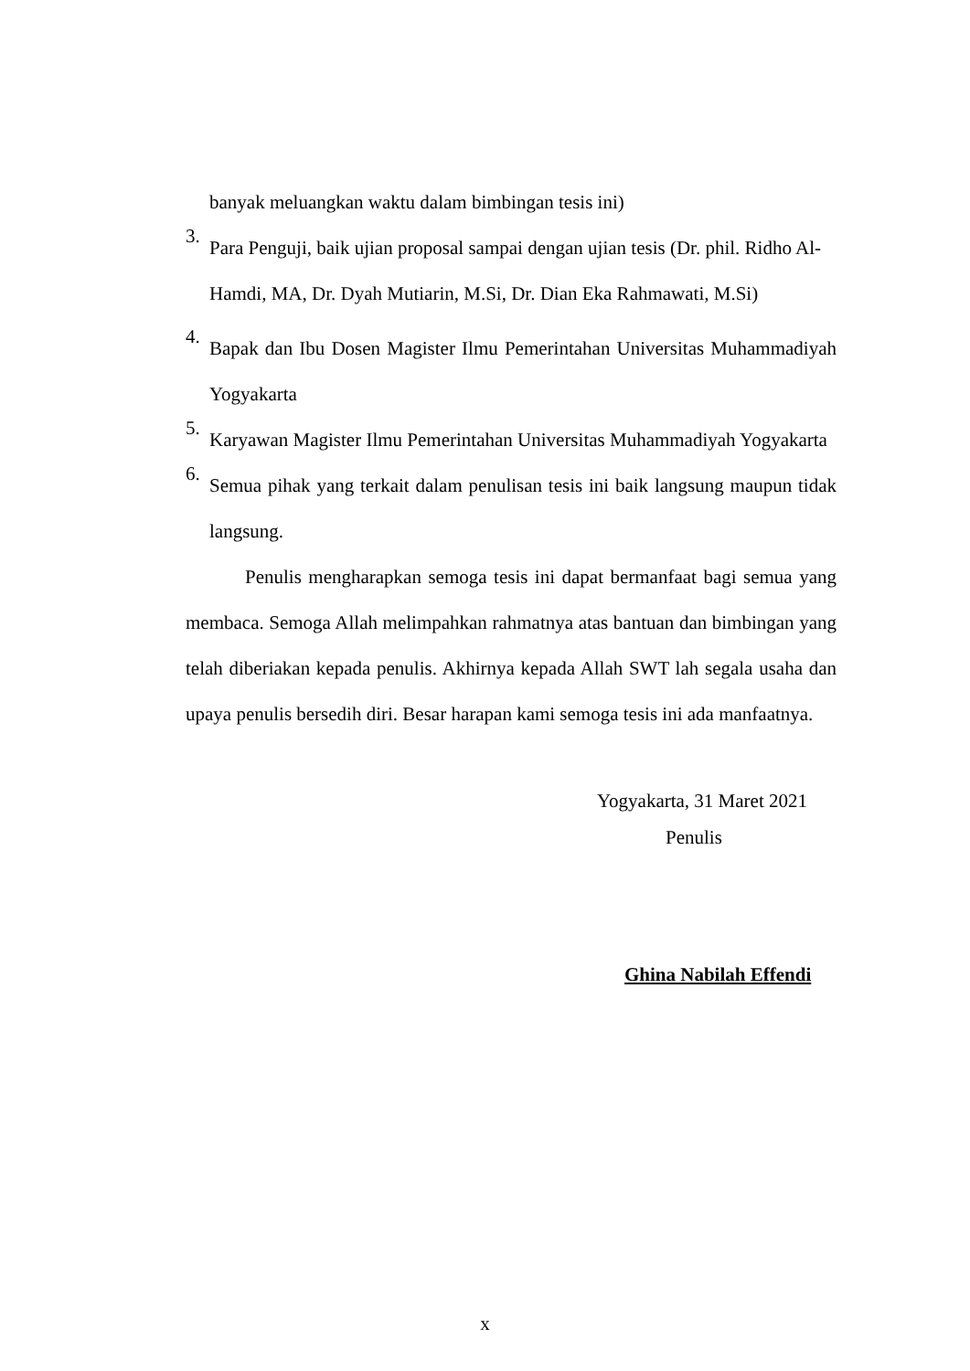banyak meluangkan waktu dalam bimbingan tesis ini)
3.
Para Penguji, baik ujian proposal sampai dengan ujian tesis (Dr. phil. Ridho Al-Hamdi, MA, Dr. Dyah Mutiarin, M.Si, Dr. Dian Eka Rahmawati, M.Si)
4.
Bapak dan Ibu Dosen Magister Ilmu Pemerintahan Universitas Muhammadiyah Yogyakarta
5.
Karyawan Magister Ilmu Pemerintahan Universitas Muhammadiyah Yogyakarta
6.
Semua pihak yang terkait dalam penulisan tesis ini baik langsung maupun tidak langsung.
Penulis mengharapkan semoga tesis ini dapat bermanfaat bagi semua yang membaca. Semoga Allah melimpahkan rahmatnya atas bantuan dan bimbingan yang telah diberiakan kepada penulis. Akhirnya kepada Allah SWT lah segala usaha dan upaya penulis bersedih diri. Besar harapan kami semoga tesis ini ada manfaatnya.
Yogyakarta, 31 Maret 2021
Penulis
Ghina Nabilah Effendi
x